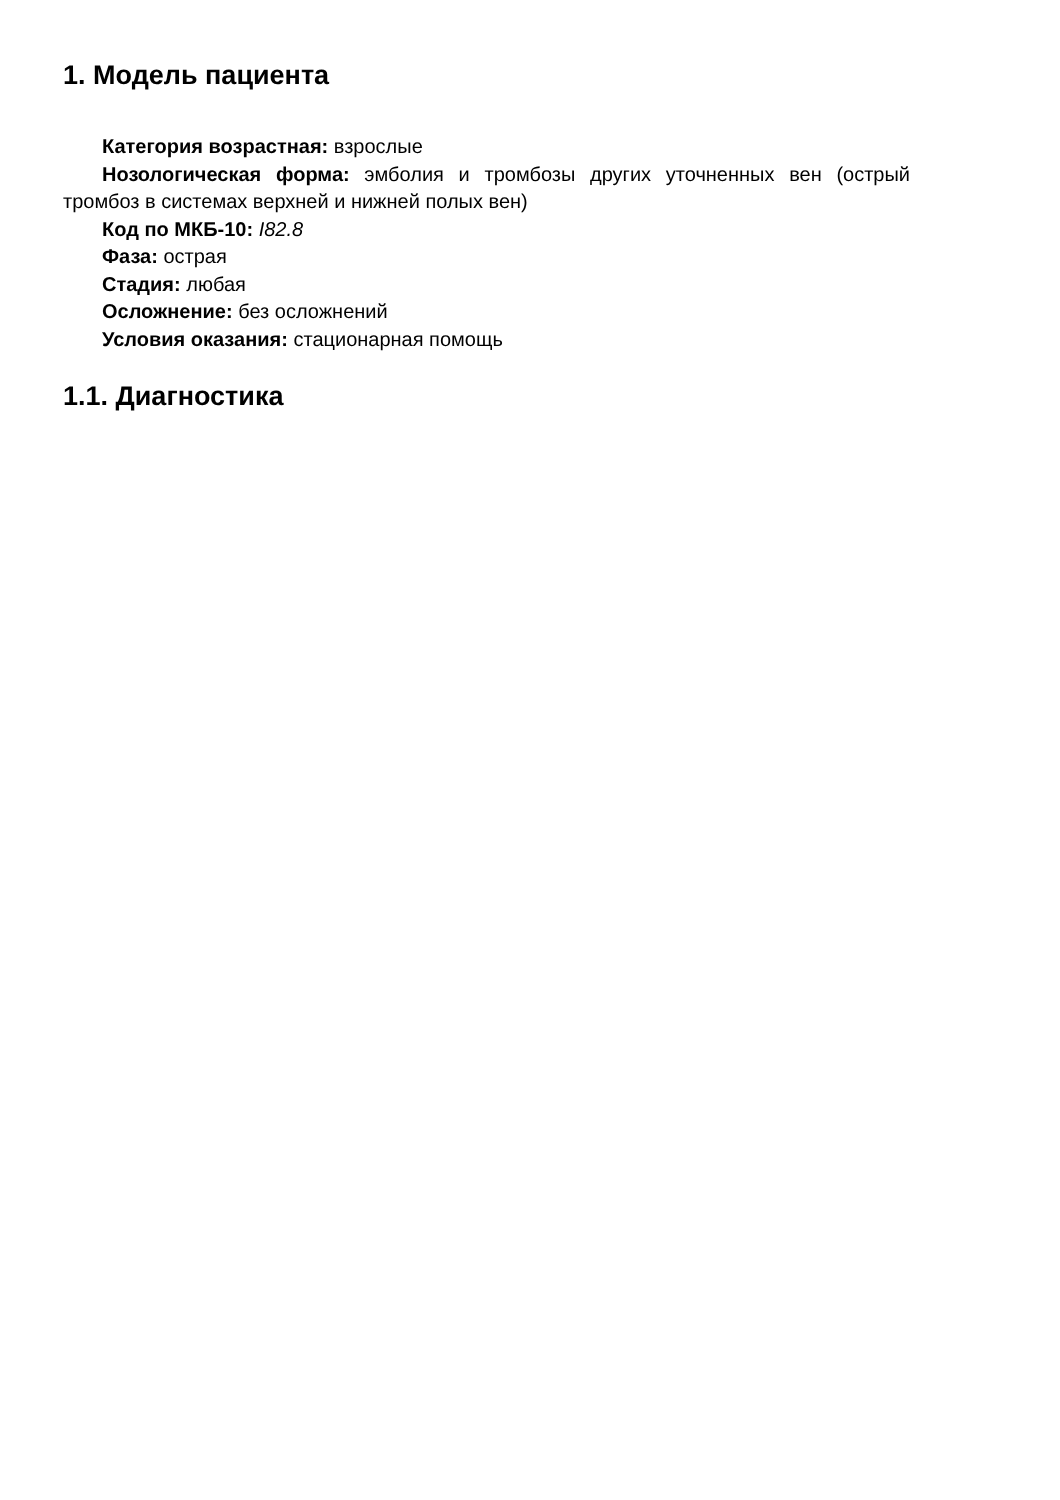1. Модель пациента
Категория возрастная: взрослые
Нозологическая форма: эмболия и тромбозы других уточненных вен (острый тромбоз в системах верхней и нижней полых вен)
Код по МКБ-10: I82.8
Фаза: острая
Стадия: любая
Осложнение: без осложнений
Условия оказания: стационарная помощь
1.1. Диагностика